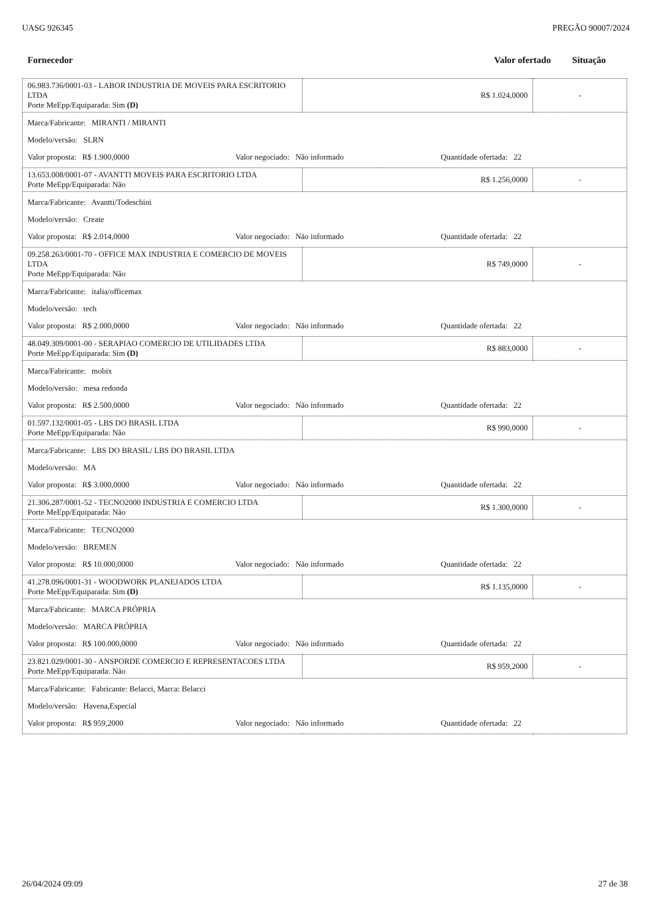UASG 926345 PREGÃO 90007/2024
Fornecedor Valor ofertado Situação
| 06.983.736/0001-03 - LABOR INDUSTRIA DE MOVEIS PARA ESCRITORIO LTDA Porte MeEpp/Equiparada: Sim (D) | R$ 1.024,0000 | - |
| Marca/Fabricante: MIRANTI / MIRANTI Modelo/versão: SLRN Valor proposta: R$ 1.900,0000 Valor negociado: Não informado Quantidade ofertada: 22 | | |
| 13.653.008/0001-07 - AVANTTI MOVEIS PARA ESCRITORIO LTDA Porte MeEpp/Equiparada: Não | R$ 1.256,0000 | - |
| Marca/Fabricante: Avantti/Todeschini Modelo/versão: Create Valor proposta: R$ 2.014,0000 Valor negociado: Não informado Quantidade ofertada: 22 | | |
| 09.258.263/0001-70 - OFFICE MAX INDUSTRIA E COMERCIO DE MOVEIS LTDA Porte MeEpp/Equiparada: Não | R$ 749,0000 | - |
| Marca/Fabricante: italia/officemax Modelo/versão: tech Valor proposta: R$ 2.000,0000 Valor negociado: Não informado Quantidade ofertada: 22 | | |
| 48.049.309/0001-00 - SERAPIAO COMERCIO DE UTILIDADES LTDA Porte MeEpp/Equiparada: Sim (D) | R$ 883,0000 | - |
| Marca/Fabricante: mobix Modelo/versão: mesa redonda Valor proposta: R$ 2.500,0000 Valor negociado: Não informado Quantidade ofertada: 22 | | |
| 01.597.132/0001-05 - LBS DO BRASIL LTDA Porte MeEpp/Equiparada: Não | R$ 990,0000 | - |
| Marca/Fabricante: LBS DO BRASIL/ LBS DO BRASIL LTDA Modelo/versão: MA Valor proposta: R$ 3.000,0000 Valor negociado: Não informado Quantidade ofertada: 22 | | |
| 21.306.287/0001-52 - TECNO2000 INDUSTRIA E COMERCIO LTDA Porte MeEpp/Equiparada: Não | R$ 1.300,0000 | - |
| Marca/Fabricante: TECNO2000 Modelo/versão: BREMEN Valor proposta: R$ 10.000,0000 Valor negociado: Não informado Quantidade ofertada: 22 | | |
| 41.278.096/0001-31 - WOODWORK PLANEJADOS LTDA Porte MeEpp/Equiparada: Sim (D) | R$ 1.135,0000 | - |
| Marca/Fabricante: MARCA PRÓPRIA Modelo/versão: MARCA PRÓPRIA Valor proposta: R$ 100.000,0000 Valor negociado: Não informado Quantidade ofertada: 22 | | |
| 23.821.029/0001-30 - ANSPORDE COMERCIO E REPRESENTACOES LTDA Porte MeEpp/Equiparada: Não | R$ 959,2000 | - |
| Marca/Fabricante: Fabricante: Belacci, Marca: Belacci Modelo/versão: Havena,Especial Valor proposta: R$ 959,2000 Valor negociado: Não informado Quantidade ofertada: 22 | | |
26/04/2024 09:09 27 de 38